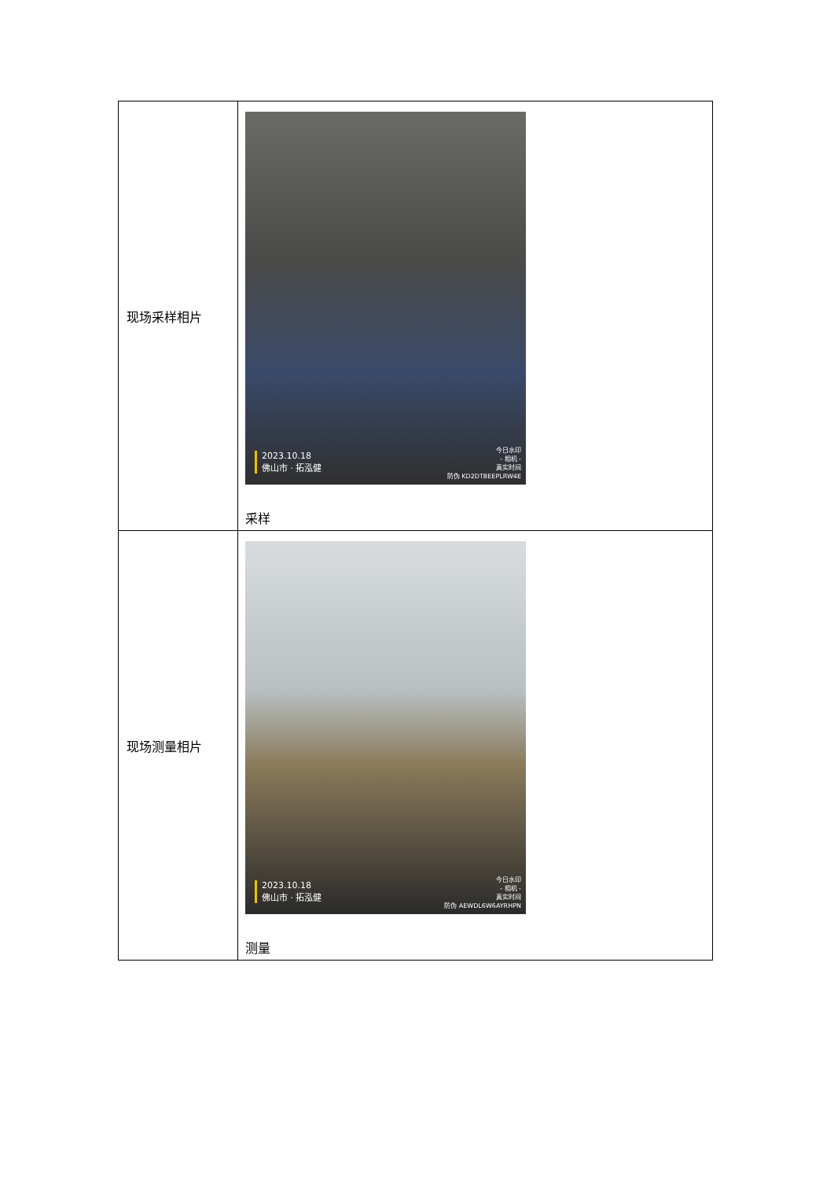| 现场采样相片 | 2023.10.18 佛山市 · 拓泓健 今日水印 - 相机 - 真实时间 防伪 KD2DTBEEPLRW4E 采样 |
| 现场测量相片 | 2023.10.18 佛山市 · 拓泓健 今日水印 - 相机 - 真实时间 防伪 AEWDL6W6AYRHPN 测量 |